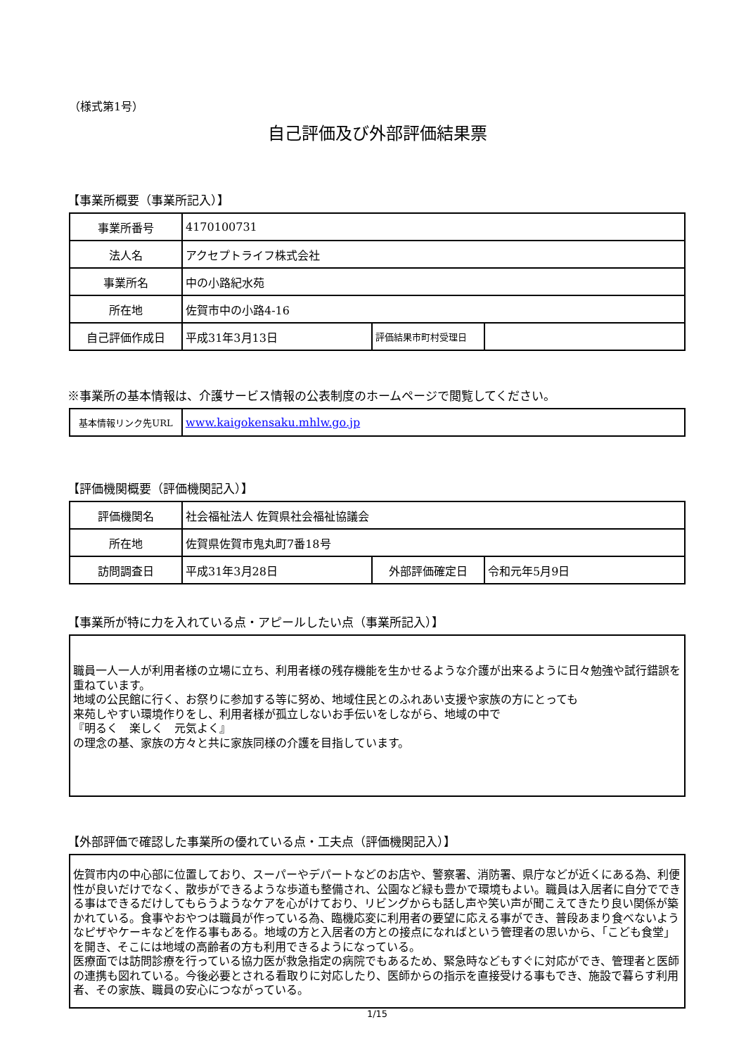（様式第1号）
自己評価及び外部評価結果票
【事業所概要（事業所記入）】
| 事業所番号 | 4170100731 | | |
| 法人名 | アクセプトライフ株式会社 | | |
| 事業所名 | 中の小路紀水苑 | | |
| 所在地 | 佐賀市中の小路4-16 | | |
| 自己評価作成日 | 平成31年3月13日 | 評価結果市町村受理日 | |
※事業所の基本情報は、介護サービス情報の公表制度のホームページで閲覧してください。
| 基本情報リンク先URL | www.kaigokensaku.mhlw.go.jp |
【評価機関概要（評価機関記入）】
| 評価機関名 | 社会福祉法人 佐賀県社会福祉協議会 | | |
| 所在地 | 佐賀県佐賀市鬼丸町7番18号 | | |
| 訪問調査日 | 平成31年3月28日 | 外部評価確定日 | 令和元年5月9日 |
【事業所が特に力を入れている点・アピールしたい点（事業所記入）】
職員一人一人が利用者様の立場に立ち、利用者様の残存機能を生かせるような介護が出来るように日々勉強や試行錯誤を重ねています。
地域の公民館に行く、お祭りに参加する等に努め、地域住民とのふれあい支援や家族の方にとっても
来苑しやすい環境作りをし、利用者様が孤立しないお手伝いをしながら、地域の中で
『明るく　楽しく　元気よく』
の理念の基、家族の方々と共に家族同様の介護を目指しています。
【外部評価で確認した事業所の優れている点・工夫点（評価機関記入）】
佐賀市内の中心部に位置しており、スーパーやデパートなどのお店や、警察署、消防署、県庁などが近くにある為、利便性が良いだけでなく、散歩ができるような歩道も整備され、公園など緑も豊かで環境もよい。職員は入居者に自分でできる事はできるだけしてもらうようなケアを心がけており、リビングからも話し声や笑い声が聞こえてきたり良い関係が築かれている。食事やおやつは職員が作っている為、臨機応変に利用者の要望に応える事ができ、普段あまり食べないようなピザやケーキなどを作る事もある。地域の方と入居者の方との接点になればという管理者の思いから、「こども食堂」を開き、そこには地域の高齢者の方も利用できるようになっている。
医療面では訪問診療を行っている協力医が救急指定の病院でもあるため、緊急時などもすぐに対応ができ、管理者と医師の連携も図れている。今後必要とされる看取りに対応したり、医師からの指示を直接受ける事もでき、施設で暮らす利用者、その家族、職員の安心につながっている。
1/15